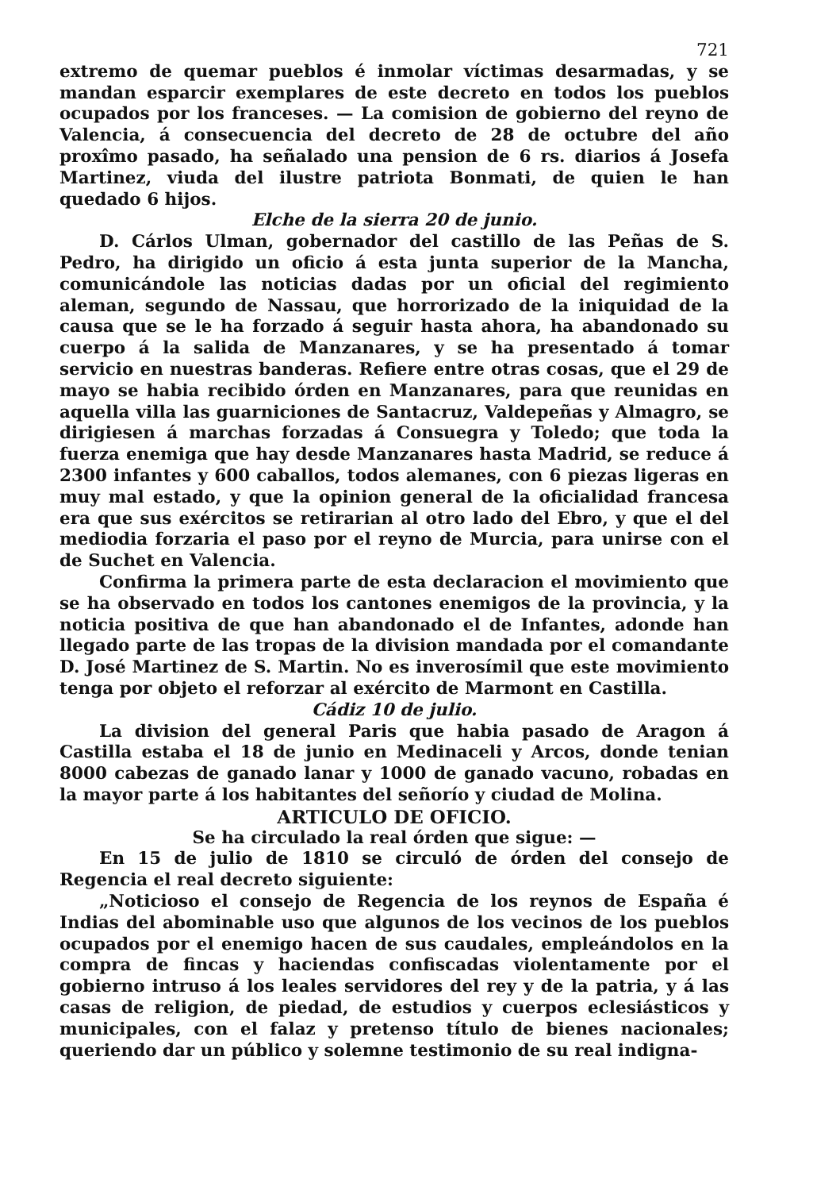721
extremo de quemar pueblos é inmolar víctimas desarmadas, y se mandan esparcir exemplares de este decreto en todos los pueblos ocupados por los franceses. — La comision de gobierno del reyno de Valencia, á consecuencia del decreto de 28 de octubre del año proxîmo pasado, ha señalado una pension de 6 rs. diarios á Josefa Martinez, viuda del ilustre patriota Bonmati, de quien le han quedado 6 hijos.
Elche de la sierra 20 de junio.
D. Cárlos Ulman, gobernador del castillo de las Peñas de S. Pedro, ha dirigido un oficio á esta junta superior de la Mancha, comunicándole las noticias dadas por un oficial del regimiento aleman, segundo de Nassau, que horrorizado de la iniquidad de la causa que se le ha forzado á seguir hasta ahora, ha abandonado su cuerpo á la salida de Manzanares, y se ha presentado á tomar servicio en nuestras banderas. Refiere entre otras cosas, que el 29 de mayo se habia recibido órden en Manzanares, para que reunidas en aquella villa las guarniciones de Santacruz, Valdepeñas y Almagro, se dirigiesen á marchas forzadas á Consuegra y Toledo; que toda la fuerza enemiga que hay desde Manzanares hasta Madrid, se reduce á 2300 infantes y 600 caballos, todos alemanes, con 6 piezas ligeras en muy mal estado, y que la opinion general de la oficialidad francesa era que sus exércitos se retirarian al otro lado del Ebro, y que el del mediodia forzaria el paso por el reyno de Murcia, para unirse con el de Suchet en Valencia.
Confirma la primera parte de esta declaracion el movimiento que se ha observado en todos los cantones enemigos de la provincia, y la noticia positiva de que han abandonado el de Infantes, adonde han llegado parte de las tropas de la division mandada por el comandante D. José Martinez de S. Martin. No es inverosímil que este movimiento tenga por objeto el reforzar al exército de Marmont en Castilla.
Cádiz 10 de julio.
La division del general Paris que habia pasado de Aragon á Castilla estaba el 18 de junio en Medinaceli y Arcos, donde tenian 8000 cabezas de ganado lanar y 1000 de ganado vacuno, robadas en la mayor parte á los habitantes del señorío y ciudad de Molina.
ARTICULO DE OFICIO.
Se ha circulado la real órden que sigue: —
En 15 de julio de 1810 se circuló de órden del consejo de Regencia el real decreto siguiente:
„Noticioso el consejo de Regencia de los reynos de España é Indias del abominable uso que algunos de los vecinos de los pueblos ocupados por el enemigo hacen de sus caudales, empleándolos en la compra de fincas y haciendas confiscadas violentamente por el gobierno intruso á los leales servidores del rey y de la patria, y á las casas de religion, de piedad, de estudios y cuerpos eclesiásticos y municipales, con el falaz y pretenso título de bienes nacionales; queriendo dar un público y solemne testimonio de su real indigna-